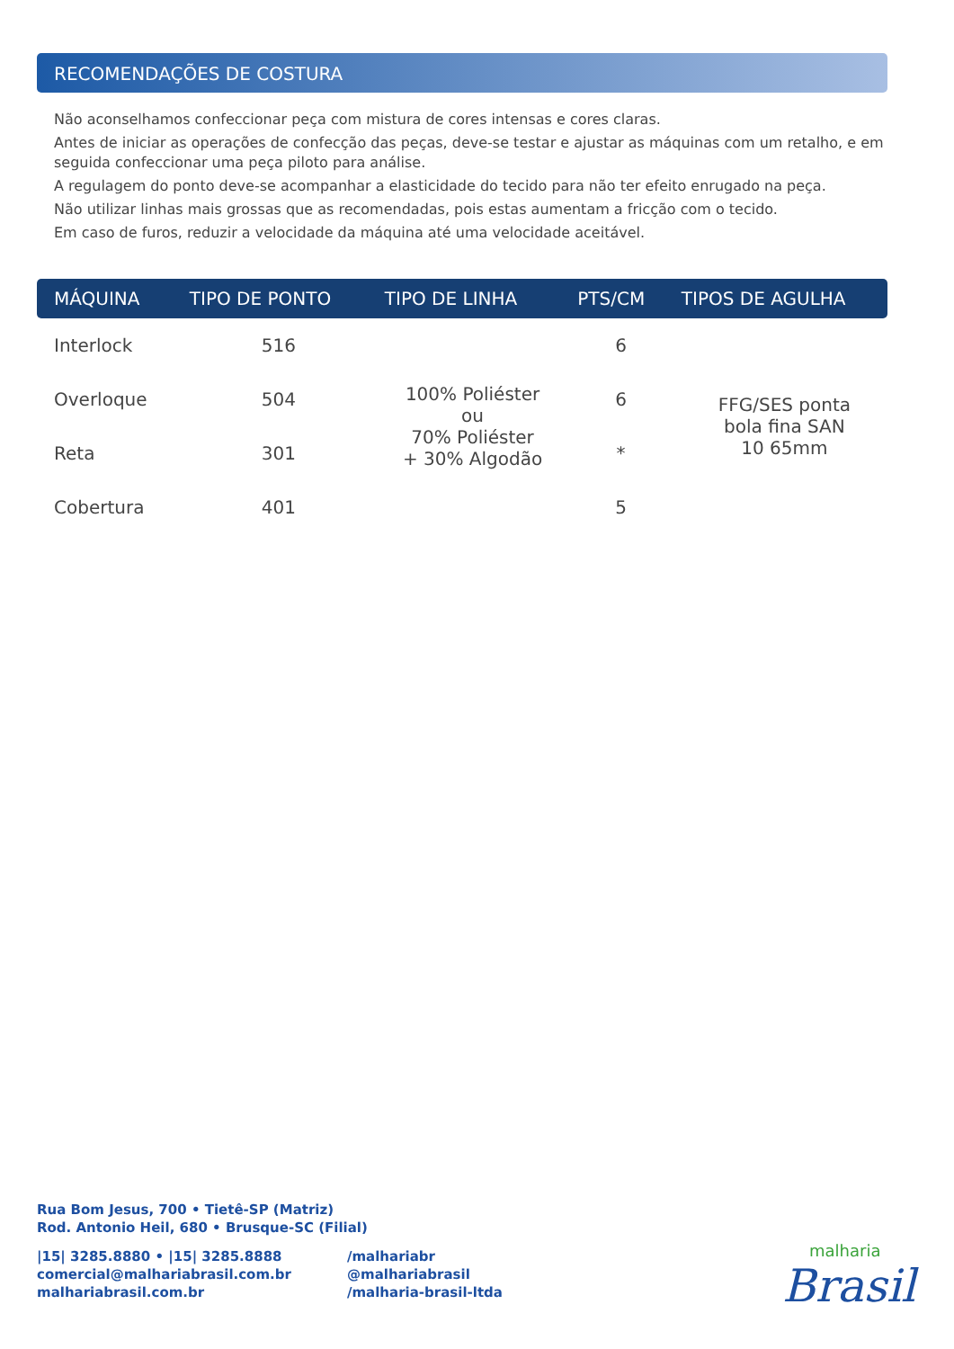RECOMENDAÇÕES DE COSTURA
Não aconselhamos confeccionar peça com mistura de cores intensas e cores claras.
Antes de iniciar as operações de confecção das peças, deve-se testar e ajustar as máquinas com um retalho, e em seguida confeccionar uma peça piloto para análise.
A regulagem do ponto deve-se acompanhar a elasticidade do tecido para não ter efeito enrugado na peça.
Não utilizar linhas mais grossas que as recomendadas, pois estas aumentam a fricção com o tecido.
Em caso de furos, reduzir a velocidade da máquina até uma velocidade aceitável.
| MÁQUINA | TIPO DE PONTO | TIPO DE LINHA | PTS/CM | TIPOS DE AGULHA |
| --- | --- | --- | --- | --- |
| Interlock | 516 | 100% Poliéster ou 70% Poliéster + 30% Algodão | 6 | FFG/SES ponta bola fina SAN 10 65mm |
| Overloque | 504 | | 6 | |
| Reta | 301 | | * | |
| Cobertura | 401 | | 5 | |
Rua Bom Jesus, 700 • Tietê-SP (Matriz)
Rod. Antonio Heil, 680 • Brusque-SC (Filial)
|15| 3285.8880 • |15| 3285.8888
comercial@malhariabrasil.com.br
malhariabrasil.com.br
/malhariabr
@malhariabrasil
/malharia-brasil-ltda
malharia
Brasil